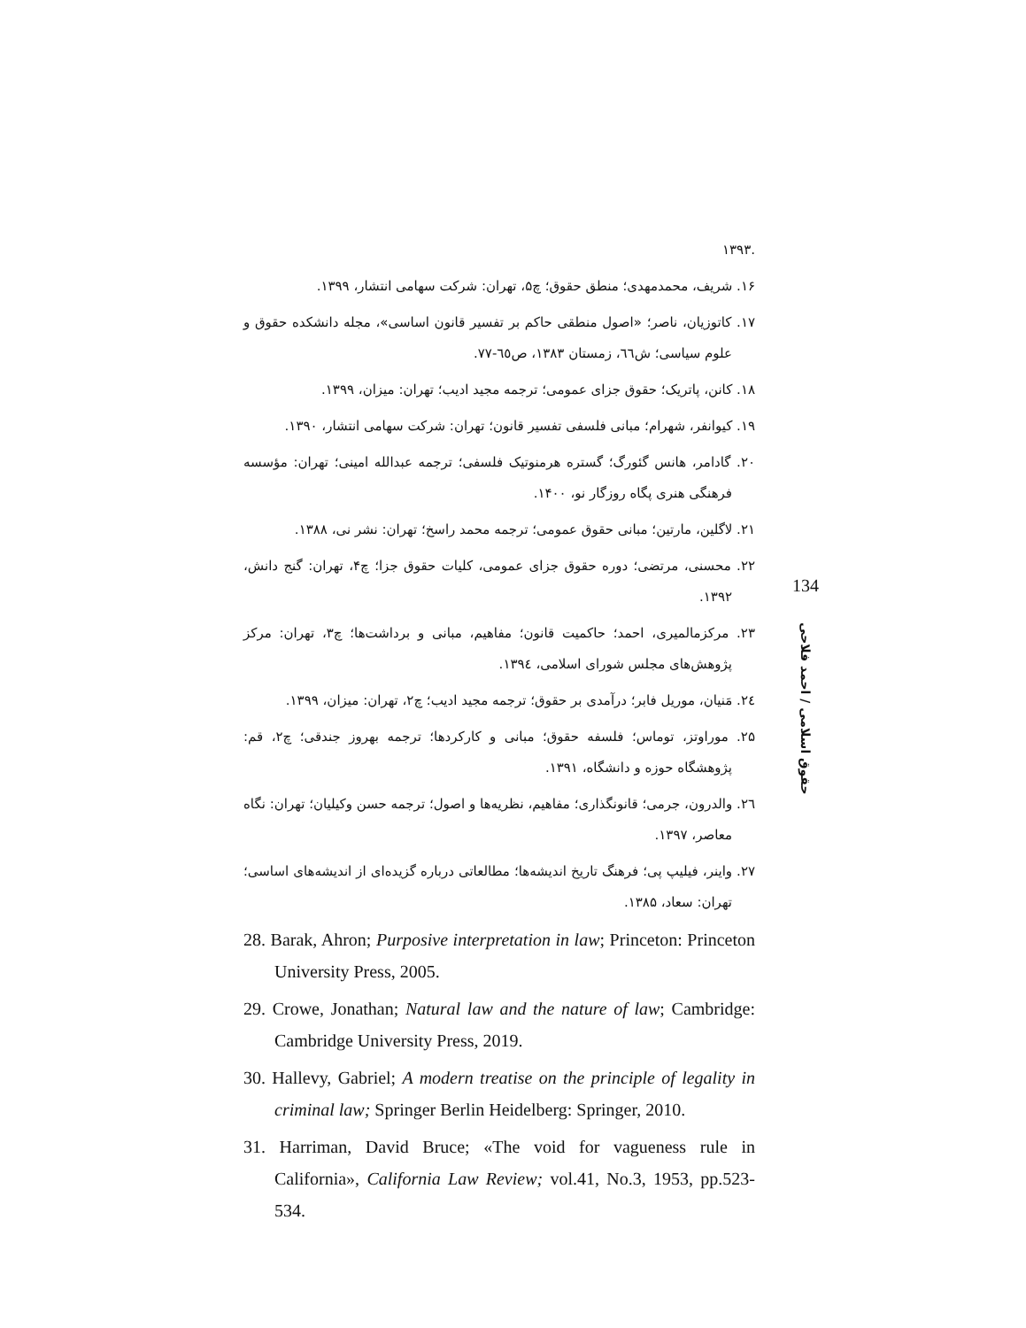.۱۳۹۳
۱۶. شریف، محمدمهدی؛ منطق حقوق؛ چ۵، تهران: شرکت سهامی انتشار، ۱۳۹۹.
۱۷. کاتوزیان، ناصر؛ «اصول منطقی حاکم بر تفسیر قانون اساسی»، مجله دانشکده حقوق و علوم سیاسی؛ ش٦٦، زمستان ۱۳۸۳، ص٦٥-۷۷.
۱۸. کانن، پاتریک؛ حقوق جزای عمومی؛ ترجمه مجید ادیب؛ تهران: میزان، ۱۳۹۹.
۱۹. کیوانفر، شهرام؛ مبانی فلسفی تفسیر قانون؛ تهران: شرکت سهامی انتشار، ۱۳۹۰.
۲۰. گادامر، هانس گئورگ؛ گستره هرمنوتیک فلسفی؛ ترجمه عبدالله امینی؛ تهران: مؤسسه فرهنگی هنری پگاه روزگار نو، ۱۴۰۰.
۲۱. لاگلین، مارتین؛ مبانی حقوق عمومی؛ ترجمه محمد راسخ؛ تهران: نشر نی، ۱۳۸۸.
۲۲. محسنی، مرتضی؛ دوره حقوق جزای عمومی، کلیات حقوق جزا؛ چ۴، تهران: گنج دانش، ۱۳۹۲.
۲۳. مرکزمالمیری، احمد؛ حاکمیت قانون؛ مفاهیم، مبانی و برداشت‌ها؛ چ۳، تهران: مرکز پژوهش‌های مجلس شورای اسلامی، ۱۳۹٤.
۲٤. مَنیان، موریل فابر؛ درآمدی بر حقوق؛ ترجمه مجید ادیب؛ چ۲، تهران: میزان، ۱۳۹۹.
۲۵. موراوتز، توماس؛ فلسفه حقوق؛ مبانی و کارکردها؛ ترجمه بهروز جندقی؛ چ۲، قم: پژوهشگاه حوزه و دانشگاه، ۱۳۹۱.
۲٦. والدرون، جرمی؛ قانونگذاری؛ مفاهیم، نظریه‌ها و اصول؛ ترجمه حسن وکیلیان؛ تهران: نگاه معاصر، ۱۳۹۷.
۲۷. واینر، فیلیپ پی؛ فرهنگ تاریخ اندیشه‌ها؛ مطالعاتی درباره گزیده‌ای از اندیشه‌های اساسی؛ تهران: سعاد، ۱۳۸۵.
28. Barak, Ahron; Purposive interpretation in law; Princeton: Princeton University Press, 2005.
29. Crowe, Jonathan; Natural law and the nature of law; Cambridge: Cambridge University Press, 2019.
30. Hallevy, Gabriel; A modern treatise on the principle of legality in criminal law; Springer Berlin Heidelberg: Springer, 2010.
31. Harriman, David Bruce; «The void for vagueness rule in California», California Law Review; vol.41, No.3, 1953, pp.523-534.
134
حقوق اسلامی / احمد فلاحی